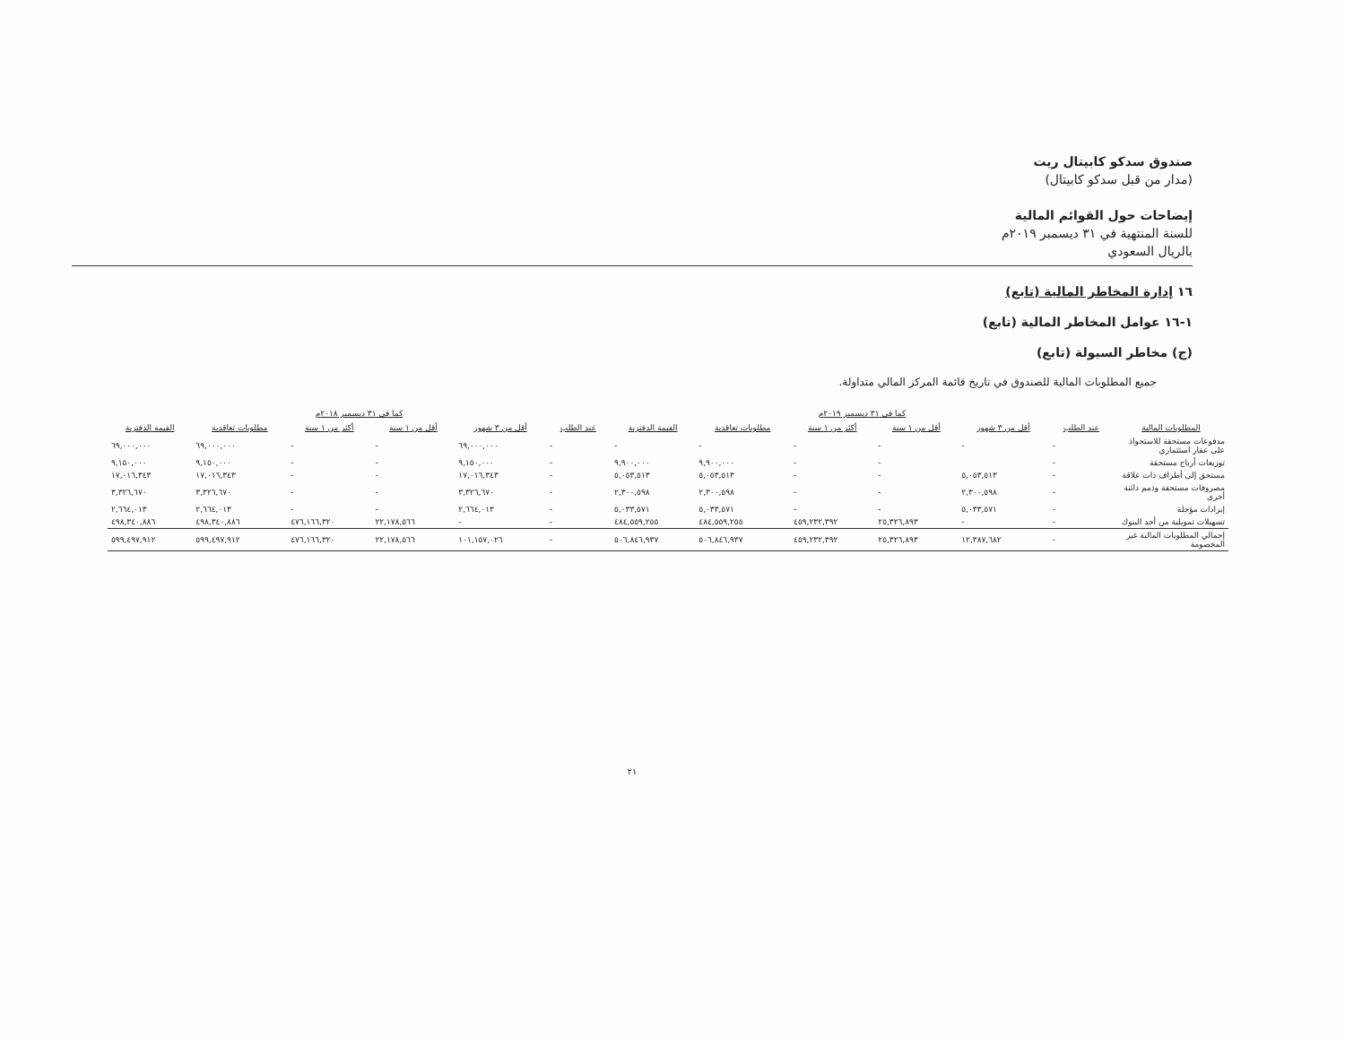صندوق سدكو كابيتال ريت
(مدار من قبل سدكو كابيتال)
إيضاحات حول القوائم المالية
للسنة المنتهية في ٣١ ديسمبر ٢٠١٩م
بالريال السعودي
١٦ إدارة المخاطر المالية (تابع)
١-١٦ عوامل المخاطر المالية (تابع)
(ج) مخاطر السيولة (تابع)
جميع المطلوبات المالية للصندوق في تاريخ قائمة المركز المالي متداولة.
| | كما في ٣١ ديسمبر ٢٠١٩م | | | | | | كما في ٣١ ديسمبر ٢٠١٨م | | | | | |
| --- | --- | --- | --- | --- | --- | --- | --- | --- | --- | --- | --- | --- |
| المطلوبات المالية | عند الطلب | أقل من ٣ شهور | أقل من ١ سنة | أكثر من ١ سنة | مطلوبات تعاقدية | القيمة الدفترية | عند الطلب | أقل من ٣ شهور | أقل من ١ سنة | أكثر من ١ سنة | مطلوبات تعاقدية | القيمة الدفترية |
| مدفوعات مستحقة للاستحواذ على عقار استثماري | - | - | - | - | - | - | - | ٦٩,٠٠٠,٠٠٠ | - | - | ٦٩,٠٠٠,٠٠٠ | ٦٩,٠٠٠,٠٠٠ |
| توزيعات أرباح مستحقة | - | | - | - | ٩,٩٠٠,٠٠٠ | ٩,٩٠٠,٠٠٠ | - | ٩,١٥٠,٠٠٠ | - | - | ٩,١٥٠,٠٠٠ | ٩,١٥٠,٠٠٠ |
| مستحق إلى أطراف ذات علاقة | - | ٥,٠٥٣,٥١٣ | - | - | ٥,٠٥٣,٥١٣ | ٥,٠٥٣,٥١٣ | - | ١٧,٠١٦,٣٤٣ | - | - | ١٧,٠١٦,٣٤٣ | ١٧,٠١٦,٣٤٣ |
| مصروفات مستحقة وذمم دائنة أخرى | - | ٢,٣٠٠,٥٩٨ | - | - | ٢,٣٠٠,٥٩٨ | ٢,٣٠٠,٥٩٨ | - | ٣,٣٢٦,٦٧٠ | - | - | ٣,٣٢٦,٦٧٠ | ٣,٣٢٦,٦٧٠ |
| إيرادات مؤجلة | - | ٥,٠٣٣,٥٧١ | - | - | ٥,٠٣٣,٥٧١ | ٥,٠٣٣,٥٧١ | - | ٢,٦٦٤,٠١٣ | - | - | ٢,٦٦٤,٠١٣ | ٢,٦٦٤,٠١٣ |
| تسهيلات تمويلية من أحد البنوك | - | - | ٢٥,٣٢٦,٨٩٣ | ٤٥٩,٢٣٢,٣٩٢ | ٤٨٤,٥٥٩,٢٥٥ | ٤٨٤,٥٥٩,٢٥٥ | - | - | ٢٢,١٧٨,٥٦٦ | ٤٧٦,١٦٦,٣٢٠ | ٤٩٨,٣٤٠,٨٨٦ | ٤٩٨,٣٤٠,٨٨٦ |
| إجمالي المطلوبات المالية غير المخصومة | - | ١٢,٣٨٧,٦٨٢ | ٢٥,٣٢٦,٨٩٣ | ٤٥٩,٢٣٢,٣٩٢ | ٥٠٦,٨٤٦,٩٣٧ | ٥٠٦,٨٤٦,٩٣٧ | - | ١٠١,١٥٧,٠٢٦ | ٢٢,١٧٨,٥٦٦ | ٤٧٦,١٦٦,٣٢٠ | ٥٩٩,٤٩٧,٩١٢ | ٥٩٩,٤٩٧,٩١٢ |
٢١